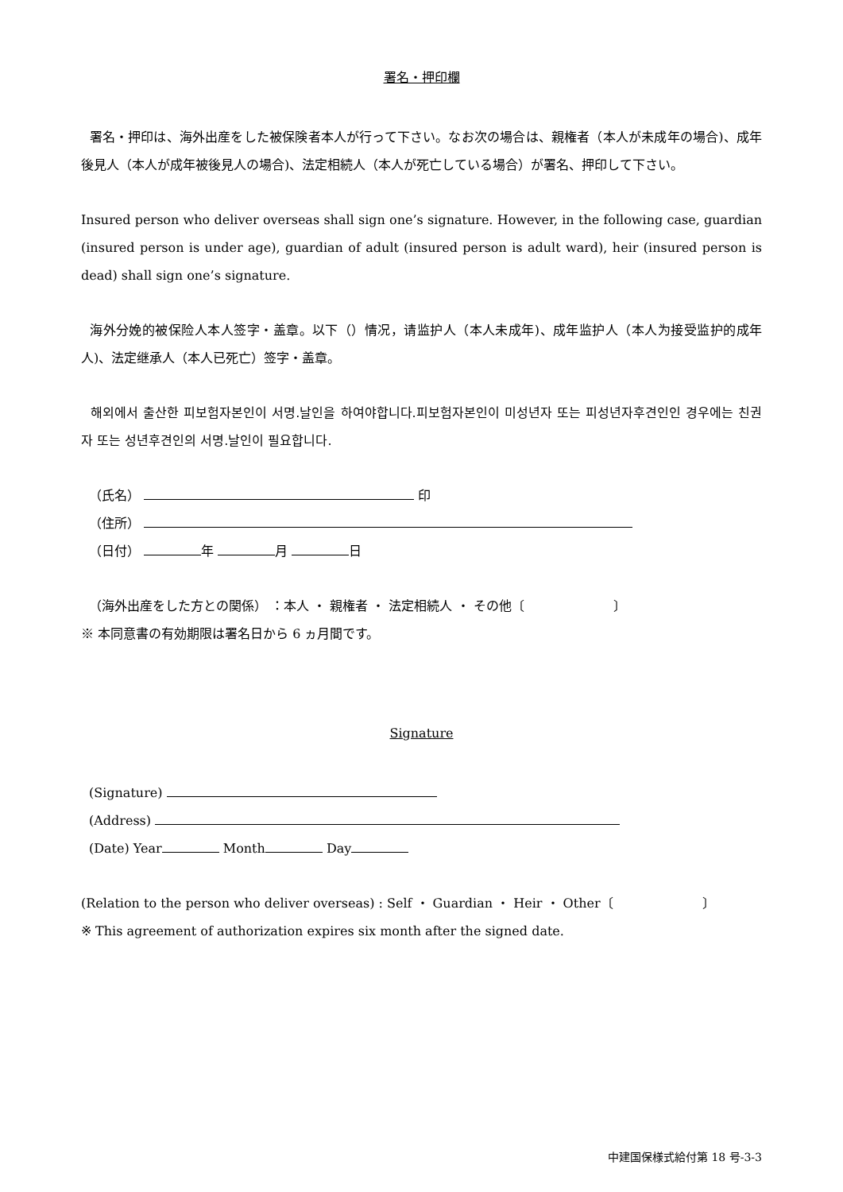署名・押印欄
署名・押印は、海外出産をした被保険者本人が行って下さい。なお次の場合は、親権者（本人が未成年の場合)、成年後見人（本人が成年被後見人の場合)、法定相続人（本人が死亡している場合）が署名、押印して下さい。
Insured person who deliver overseas shall sign one’s signature. However, in the following case, guardian (insured person is under age), guardian of adult (insured person is adult ward), heir (insured person is dead) shall sign one’s signature.
海外分娩的被保险人本人签字・盖章。以下（）情况，请监护人（本人未成年)、成年监护人（本人为接受监护的成年人)、法定继承人（本人已死亡）签字・盖章。
해외에서 출산한 피보험자본인이 서명.날인을 하여야합니다.피보험자본인이 미성년자 또는 피성년자후견인인 경우에는 친권자 또는 성년후견인의 서명.날인이 필요합니다.
（氏名） 印
（住所）
（日付） 年 月 日
（海外出産をした方との関係） ：本人 ・ 親権者 ・ 法定相続人 ・ その他〔　　　　　　　〕
※ 本同意書の有効期限は署名日から 6 ヵ月間です。
Signature
(Signature)
(Address)
(Date) Year Month Day
(Relation to the person who deliver overseas) : Self ・ Guardian ・ Heir ・ Other〔　　　　　　　〕
※ This agreement of authorization expires six month after the signed date.
中建国保様式給付第 18 号-3-3